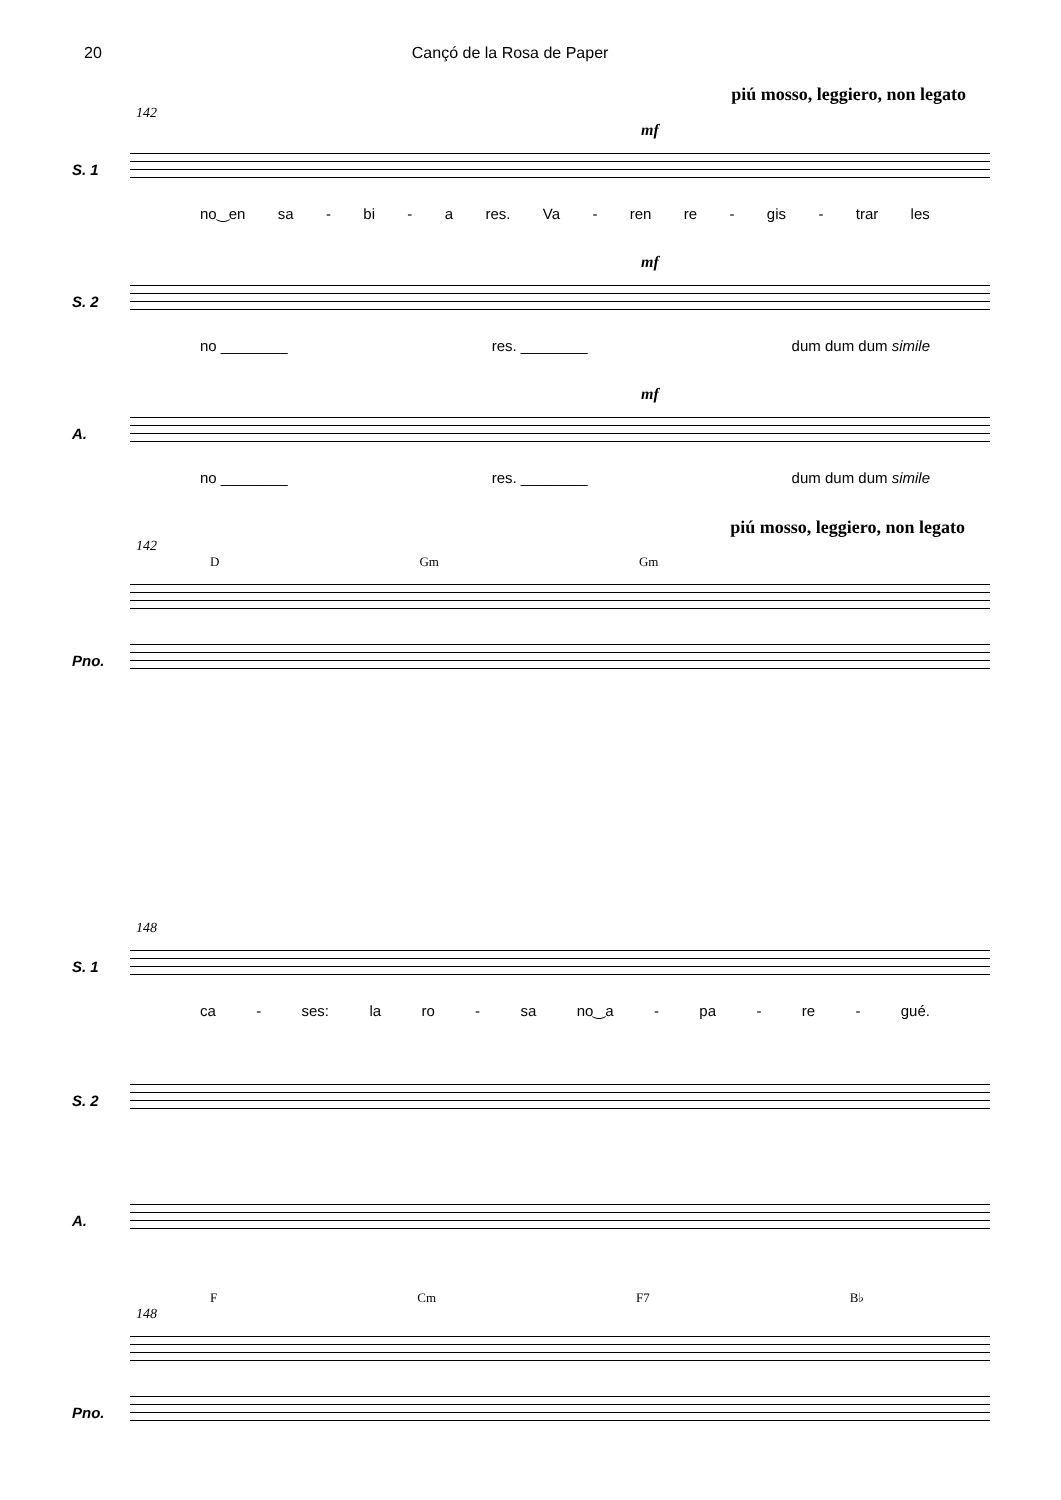20 Cançó de la Rosa de Paper
piú mosso, leggiero, non legato
142
mf
S. 1
no‿en sa - bi - a res. Va - ren re - gis - trar les
mf
S. 2
no ________ res. ________ dum dum dum simile
mf
A.
no ________ res. ________ dum dum dum simile
piú mosso, leggiero, non legato
142
D Gm Gm
Pno.
148
S. 1
ca - ses: la ro - sa no‿a - pa - re - gué.
S. 2
A.
F Cm F7 B♭
148
Pno.